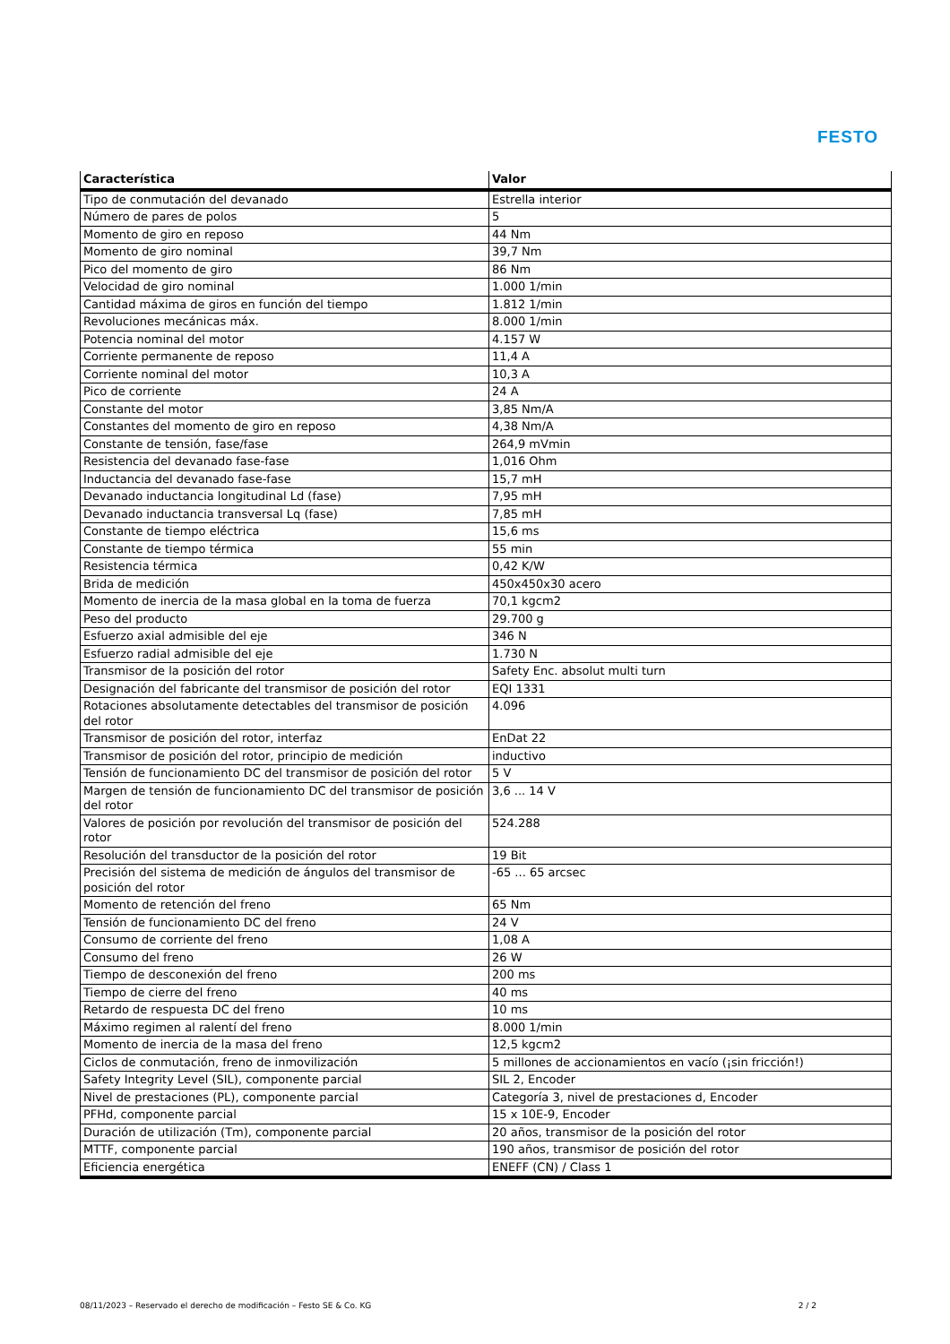FESTO
| Característica | Valor |
| --- | --- |
| Tipo de conmutación del devanado | Estrella interior |
| Número de pares de polos | 5 |
| Momento de giro en reposo | 44 Nm |
| Momento de giro nominal | 39,7 Nm |
| Pico del momento de giro | 86 Nm |
| Velocidad de giro nominal | 1.000 1/min |
| Cantidad máxima de giros en función del tiempo | 1.812 1/min |
| Revoluciones mecánicas máx. | 8.000 1/min |
| Potencia nominal del motor | 4.157 W |
| Corriente permanente de reposo | 11,4 A |
| Corriente nominal del motor | 10,3 A |
| Pico de corriente | 24 A |
| Constante del motor | 3,85 Nm/A |
| Constantes del momento de giro en reposo | 4,38 Nm/A |
| Constante de tensión, fase/fase | 264,9 mVmin |
| Resistencia del devanado fase-fase | 1,016 Ohm |
| Inductancia del devanado fase-fase | 15,7 mH |
| Devanado inductancia longitudinal Ld (fase) | 7,95 mH |
| Devanado inductancia transversal Lq (fase) | 7,85 mH |
| Constante de tiempo eléctrica | 15,6 ms |
| Constante de tiempo térmica | 55 min |
| Resistencia térmica | 0,42 K/W |
| Brida de medición | 450x450x30 acero |
| Momento de inercia de la masa global en la toma de fuerza | 70,1 kgcm2 |
| Peso del producto | 29.700 g |
| Esfuerzo axial admisible del eje | 346 N |
| Esfuerzo radial admisible del eje | 1.730 N |
| Transmisor de la posición del rotor | Safety Enc. absolut multi turn |
| Designación del fabricante del transmisor de posición del rotor | EQI 1331 |
| Rotaciones absolutamente detectables del transmisor de posición del rotor | 4.096 |
| Transmisor de posición del rotor, interfaz | EnDat 22 |
| Transmisor de posición del rotor, principio de medición | inductivo |
| Tensión de funcionamiento DC del transmisor de posición del rotor | 5 V |
| Margen de tensión de funcionamiento DC del transmisor de posición del rotor | 3,6 ... 14 V |
| Valores de posición por revolución del transmisor de posición del rotor | 524.288 |
| Resolución del transductor de la posición del rotor | 19 Bit |
| Precisión del sistema de medición de ángulos del transmisor de posición del rotor | -65 ... 65 arcsec |
| Momento de retención del freno | 65 Nm |
| Tensión de funcionamiento DC del freno | 24 V |
| Consumo de corriente del freno | 1,08 A |
| Consumo del freno | 26 W |
| Tiempo de desconexión del freno | 200 ms |
| Tiempo de cierre del freno | 40 ms |
| Retardo de respuesta DC del freno | 10 ms |
| Máximo regimen al ralentí del freno | 8.000 1/min |
| Momento de inercia de la masa del freno | 12,5 kgcm2 |
| Ciclos de conmutación, freno de inmovilización | 5 millones de accionamientos en vacío (¡sin fricción!) |
| Safety Integrity Level (SIL), componente parcial | SIL 2, Encoder |
| Nivel de prestaciones (PL), componente parcial | Categoría 3, nivel de prestaciones d, Encoder |
| PFHd, componente parcial | 15 x 10E-9, Encoder |
| Duración de utilización (Tm), componente parcial | 20 años, transmisor de la posición del rotor |
| MTTF, componente parcial | 190 años, transmisor de posición del rotor |
| Eficiencia energética | ENEFF (CN) / Class 1 |
08/11/2023 – Reservado el derecho de modificación – Festo SE & Co. KG 2 / 2